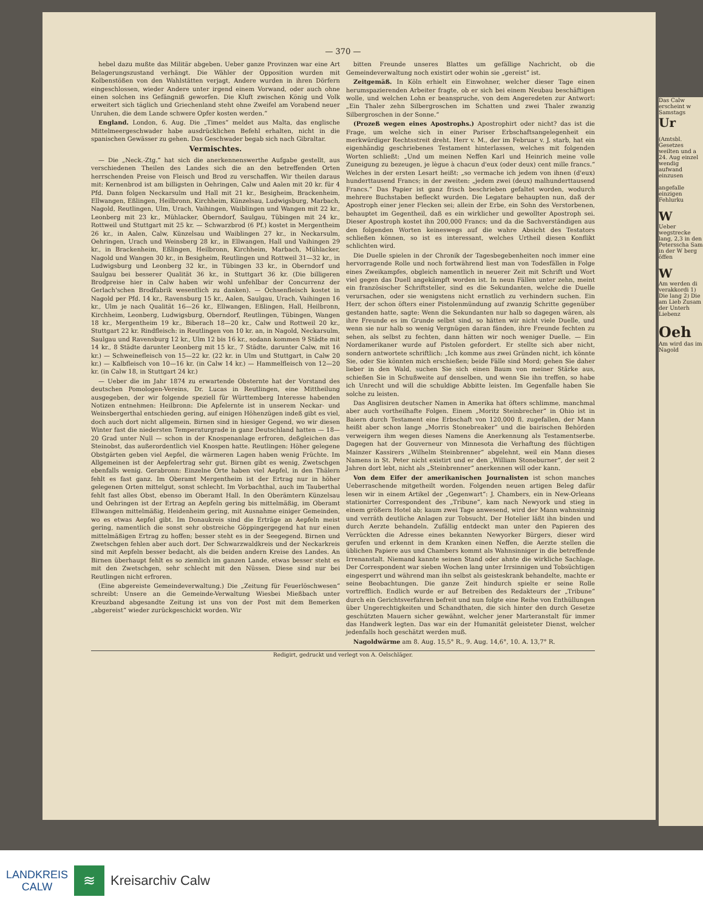— 370 —
hebel dazu mußte das Militär abgeben. Ueber ganze Provinzen war eine Art Belagerungszustand verhängt. Die Wähler der Opposition wurden mit Kolbenstößen von den Wahlstätten verjagt, Andere wurden in ihren Dörfern eingeschlossen, wieder Andere unter irgend einem Vorwand, oder auch ohne einen solchen ins Gefängniß geworfen. Die Kluft zwischen König und Volk erweitert sich täglich und Griechenland steht ohne Zweifel am Vorabend neuer Unruhen, die dem Lande schwere Opfer kosten werden.“
England. London, 6. Aug. Die „Times“ meldet aus Malta, das englische Mittelmeergeschwader habe ausdrücklichen Befehl erhalten, nicht in die spanischen Gewässer zu gehen. Das Geschwader begab sich nach Gibraltar.
Vermischtes.
— Die „Neck.-Ztg.“ hat sich die anerkennenswerthe Aufgabe gestellt, aus verschiedenen Theilen des Landes sich die an den betreffenden Orten herrschenden Preise von Fleisch und Brod zu verschaffen. Wir theilen daraus mit: Kernenbrod ist am billigsten in Oehringen, Calw und Aalen mit 20 kr. für 4 Pfd. Dann folgen Neckarsulm und Hall mit 21 kr., Besigheim, Brackenheim, Ellwangen, Eßlingen, Heilbronn, Kirchheim, Künzelsau, Ludwigsburg, Marbach, Nagold, Reutlingen, Ulm, Urach, Vaihingen, Waiblingen und Wangen mit 22 kr., Leonberg mit 23 kr., Mühlacker, Oberndorf, Saulgau, Tübingen mit 24 kr., Rottweil und Stuttgart mit 25 kr. — Schwarzbrod (6 Pf.) kostet in Mergentheim 26 kr., in Aalen, Calw, Künzelsau und Waiblingen 27 kr., in Neckarsulm, Oehringen, Urach und Weinsberg 28 kr., in Ellwangen, Hall und Vaihingen 29 kr., in Brackenheim, Eßlingen, Heilbronn, Kirchheim, Marbach, Mühlacker, Nagold und Wangen 30 kr., in Besigheim, Reutlingen und Rottweil 31—32 kr., in Ludwigsburg und Leonberg 32 kr., in Tübingen 33 kr., in Oberndorf und Saulgau bei besserer Qualität 36 kr., in Stuttgart 36 kr. (Die billigeren Brodpreise hier in Calw haben wir wohl unfehlbar der Concurrenz der Gerlach'schen Brodfabrik wesentlich zu danken). — Ochsenfleisch kostet in Nagold per Pfd. 14 kr., Ravensburg 15 kr., Aalen, Saulgau, Urach, Vaihingen 16 kr., Ulm je nach Qualität 16—26 kr., Ellwangen, Eßlingen, Hall, Heilbronn, Kirchheim, Leonberg, Ludwigsburg, Oberndorf, Reutlingen, Tübingen, Wangen 18 kr., Mergentheim 19 kr., Biberach 18—20 kr., Calw und Rottweil 20 kr., Stuttgart 22 kr. Rindfleisch: in Reutlingen von 10 kr. an, in Nagold, Neckarsulm, Saulgau und Ravensburg 12 kr., Ulm 12 bis 16 kr., sodann kommen 9 Städte mit 14 kr., 8 Städte darunter Leonberg mit 15 kr., 7 Städte, darunter Calw, mit 16 kr.) — Schweinefleisch von 15—22 kr. (22 kr. in Ulm und Stuttgart, in Calw 20 kr.) — Kalbfleisch von 10—16 kr. (in Calw 14 kr.) — Hammelfleisch von 12—20 kr. (in Calw 18, in Stuttgart 24 kr.)
— Ueber die im Jahr 1874 zu erwartende Obsternte hat der Vorstand des deutschen Pomologen-Vereins, Dr. Lucas in Reutlingen, eine Mittheilung ausgegeben, der wir folgende speziell für Württemberg Interesse habenden Notizen entnehmen: Heilbronn: Die Apfelernte ist in unserem Neckar- und Weinsbergerthal entschieden gering, auf einigen Höhenzügen indeß gibt es viel, doch auch dort nicht allgemein. Birnen sind in hiesiger Gegend, wo wir diesen Winter fast die niedersten Temperaturgrade in ganz Deutschland hatten — 18—20 Grad unter Null — schon in der Knospenanlage erfroren, deßgleichen das Steinobst, das außerordentlich viel Knospen hatte. Reutlingen: Höher gelegene Obstgärten geben viel Aepfel, die wärmeren Lagen haben wenig Früchte. Im Allgemeinen ist der Aepfelertrag sehr gut. Birnen gibt es wenig, Zwetschgen ebenfalls wenig. Gerabronn: Einzelne Orte haben viel Aepfel, in den Thälern fehlt es fast ganz. Im Oberamt Mergentheim ist der Ertrag nur in höher gelegenen Orten mittelgut, sonst schlecht. Im Vorbachthal, auch im Tauberthal fehlt fast alles Obst, ebenso im Oberamt Hall. In den Oberämtern Künzelsau und Oehringen ist der Ertrag an Aepfeln gering bis mittelmäßig, im Oberamt Ellwangen mittelmäßig, Heidenheim gering, mit Ausnahme einiger Gemeinden, wo es etwas Aepfel gibt. Im Donaukreis sind die Erträge an Aepfeln meist gering, namentlich die sonst sehr obstreiche Göppingergegend hat nur einen mittelmäßigen Ertrag zu hoffen; besser steht es in der Seegegend. Birnen und Zwetschgen fehlen aber auch dort. Der Schwarzwaldkreis und der Neckarkreis sind mit Aepfeln besser bedacht, als die beiden andern Kreise des Landes. An Birnen überhaupt fehlt es so ziemlich im ganzen Lande, etwas besser steht es mit den Zwetschgen, sehr schlecht mit den Nüssen. Diese sind nur bei Reutlingen nicht erfroren.
(Eine abgereiste Gemeindeverwaltung.) Die „Zeitung für Feuerlöschwesen“ schreibt: Unsere an die Gemeinde-Verwaltung Wiesbei Mießbach unter Kreuzband abgesandte Zeitung ist uns von der Post mit dem Bemerken „abgereist“ wieder zurückgeschickt worden. Wir
bitten Freunde unseres Blattes um gefällige Nachricht, ob die Gemeindeverwaltung noch existirt oder wohin sie „gereist“ ist.
Zeitgemäß. In Köln erhielt ein Einwohner, welcher dieser Tage einen herumspazierenden Arbeiter fragte, ob er sich bei einem Neubau beschäftigen wolle, und welchen Lohn er beanspruche, von dem Angeredeten zur Antwort: „Ein Thaler zehn Silbergroschen im Schatten und zwei Thaler zwanzig Silbergroschen in der Sonne.“
(Prozeß wegen eines Apostrophs.) Apostrophirt oder nicht? das ist die Frage, um welche sich in einer Pariser Erbschaftsangelegenheit ein merkwürdiger Rechtsstreit dreht. Herr v. M., der im Februar v. J. starb, hat ein eigenhändig geschriebenes Testament hinterlassen, welches mit folgenden Worten schließt: „Und um meinen Neffen Karl und Heinrich meine volle Zuneigung zu bezeugen, je lègue à chacun d'eux (oder deux) cent mille francs.“ Welches in der ersten Lesart heißt: „so vermache ich jedem von ihnen (d'eux) hunderttausend Francs; in der zweiten: „jedem zwei (deux) malhunderttausend Francs.“ Das Papier ist ganz frisch beschrieben gefaltet worden, wodurch mehrere Buchstaben befleckt wurden. Die Legatare behaupten nun, daß der Apostroph einer jener Flecken sei; allein der Erbe, ein Sohn des Verstorbenen, behauptet im Gegentheil, daß es ein wirklicher und gewollter Apostroph sei. Dieser Apostroph kostet ihn 200,000 Francs; und da die Sachverständigen aus den folgenden Worten keineswegs auf die wahre Absicht des Testators schließen können, so ist es interessant, welches Urtheil diesen Konflikt schlichten wird.
Die Duelle spielen in der Chronik der Tagesbegebenheiten noch immer eine hervorragende Rolle und noch fortwährend liest man von Todesfällen in Folge eines Zweikampfes, obgleich namentlich in neuerer Zeit mit Schrift und Wort viel gegen das Duell angekämpft worden ist. In neun Fällen unter zehn, meint ein französischer Schriftsteller, sind es die Sekundanten, welche die Duelle verursachen, oder sie wenigstens nicht ernstlich zu verhindern suchen. Ein Herr, der schon öfters einer Pistolenmündung auf zwanzig Schritte gegenüber gestanden hatte, sagte: Wenn die Sekundanten nur halb so dagegen wären, als ihre Freunde es im Grunde selbst sind, so hätten wir nicht viele Duelle, und wenn sie nur halb so wenig Vergnügen daran fänden, ihre Freunde fechten zu sehen, als selbst zu fechten, dann hätten wir noch weniger Duelle. — Ein Nordamerikaner wurde auf Pistolen gefordert. Er stellte sich aber nicht, sondern antwortete schriftlich: „Ich komme aus zwei Gründen nicht, ich könnte Sie, oder Sie könnten mich erschießen; beide Fälle sind Mord; gehen Sie daher lieber in den Wald, suchen Sie sich einen Baum von meiner Stärke aus, schießen Sie in Schußweite auf denselben, und wenn Sie ihn treffen, so habe ich Unrecht und will die schuldige Abbitte leisten. Im Gegenfalle haben Sie solche zu leisten.
Das Anglisiren deutscher Namen in Amerika hat öfters schlimme, manchmal aber auch vortheilhafte Folgen. Einem „Moritz Steinbrecher“ in Ohio ist in Baiern durch Testament eine Erbschaft von 120,000 fl. zugefallen, der Mann heißt aber schon lange „Morris Stonebreaker“ und die bairischen Behörden verweigern ihm wegen dieses Namens die Anerkennung als Testamentserbe. Dagegen hat der Gouverneur von Minnesota die Verhaftung des flüchtigen Mainzer Kassirers „Wilhelm Steinbrenner“ abgelehnt, weil ein Mann dieses Namens in St. Peter nicht existirt und er den „William Stoneburner“, der seit 2 Jahren dort lebt, nicht als „Steinbrenner“ anerkennen will oder kann.
Von dem Eifer der amerikanischen Journalisten ist schon manches Ueberraschende mitgetheilt worden. Folgenden neuen artigen Beleg dafür lesen wir in einem Artikel der „Gegenwart“: J. Chambers, ein in New-Orleans stationirter Correspondent des „Tribune“, kam nach Newyork und stieg in einem größern Hotel ab; kaum zwei Tage anwesend, wird der Mann wahnsinnig und verräth deutliche Anlagen zur Tobsucht. Der Hotelier läßt ihn binden und durch Aerzte behandeln. Zufällig entdeckt man unter den Papieren des Verrückten die Adresse eines bekannten Newyorker Bürgers, dieser wird gerufen und erkennt in dem Kranken einen Neffen, die Aerzte stellen die üblichen Papiere aus und Chambers kommt als Wahnsinniger in die betreffende Irrenanstalt. Niemand kannte seinen Stand oder ahnte die wirkliche Sachlage. Der Correspondent war sieben Wochen lang unter Irrsinnigen und Tobsüchtigen eingesperrt und während man ihn selbst als geisteskrank behandelte, machte er seine Beobachtungen. Die ganze Zeit hindurch spielte er seine Rolle vortrefflich. Endlich wurde er auf Betreiben des Redakteurs der „Tribune“ durch ein Gerichtsverfahren befreit und nun folgte eine Reihe von Enthüllungen über Ungerechtigkeiten und Schandthaten, die sich hinter den durch Gesetze geschützten Mauern sicher gewähnt, welcher jener Marteranstalt für immer das Handwerk legten. Das war ein der Humanität geleisteter Dienst, welcher jedenfalls hoch geschätzt werden muß.
Nagoldwärme am 8. Aug. 15,5° R., 9. Aug. 14,6°, 10. A. 13,7° R.
Redigirt, gedruckt und verlegt von A. Oelschläger.
Das Calw erscheint w Samstags
Ur
(Amtsbl. Gesetzes weilten und a 24. Aug einzel wendig aufwand einzusen
angefalle einzigen Fehlurku
W
Ueber wegstrecke lang, 2,3 in den Petersscha Sam in der W berg öffen
W
Am werden di verakkordi 1) Die lang 2) Die am Lieb Zusam der Unterh Liebenz
Oeh
Am wird das im Nagold
LANDKREIS
CALW
≋
Kreisarchiv Calw